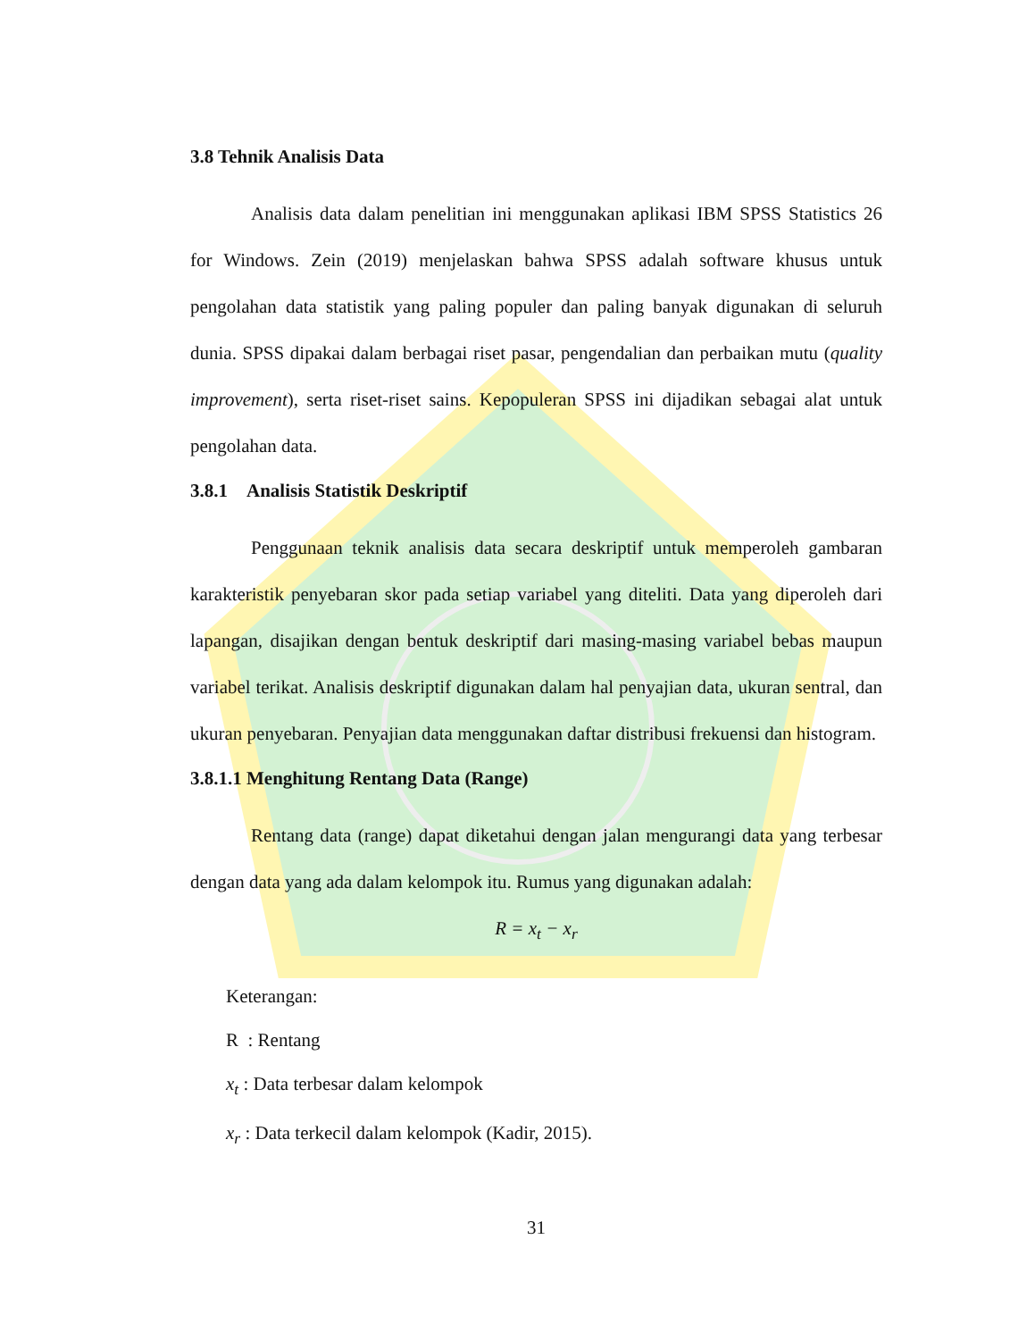3.8 Tehnik Analisis Data
Analisis data dalam penelitian ini menggunakan aplikasi IBM SPSS Statistics 26 for Windows. Zein (2019) menjelaskan bahwa SPSS adalah software khusus untuk pengolahan data statistik yang paling populer dan paling banyak digunakan di seluruh dunia. SPSS dipakai dalam berbagai riset pasar, pengendalian dan perbaikan mutu (quality improvement), serta riset-riset sains. Kepopuleran SPSS ini dijadikan sebagai alat untuk pengolahan data.
3.8.1 Analisis Statistik Deskriptif
Penggunaan teknik analisis data secara deskriptif untuk memperoleh gambaran karakteristik penyebaran skor pada setiap variabel yang diteliti. Data yang diperoleh dari lapangan, disajikan dengan bentuk deskriptif dari masing-masing variabel bebas maupun variabel terikat. Analisis deskriptif digunakan dalam hal penyajian data, ukuran sentral, dan ukuran penyebaran. Penyajian data menggunakan daftar distribusi frekuensi dan histogram.
3.8.1.1 Menghitung Rentang Data (Range)
Rentang data (range) dapat diketahui dengan jalan mengurangi data yang terbesar dengan data yang ada dalam kelompok itu. Rumus yang digunakan adalah:
R = x<sub>t</sub> − x<sub>r</sub>
Keterangan:
R : Rentang
x<sub>t</sub> : Data terbesar dalam kelompok
x<sub>r</sub> : Data terkecil dalam kelompok (Kadir, 2015).
31